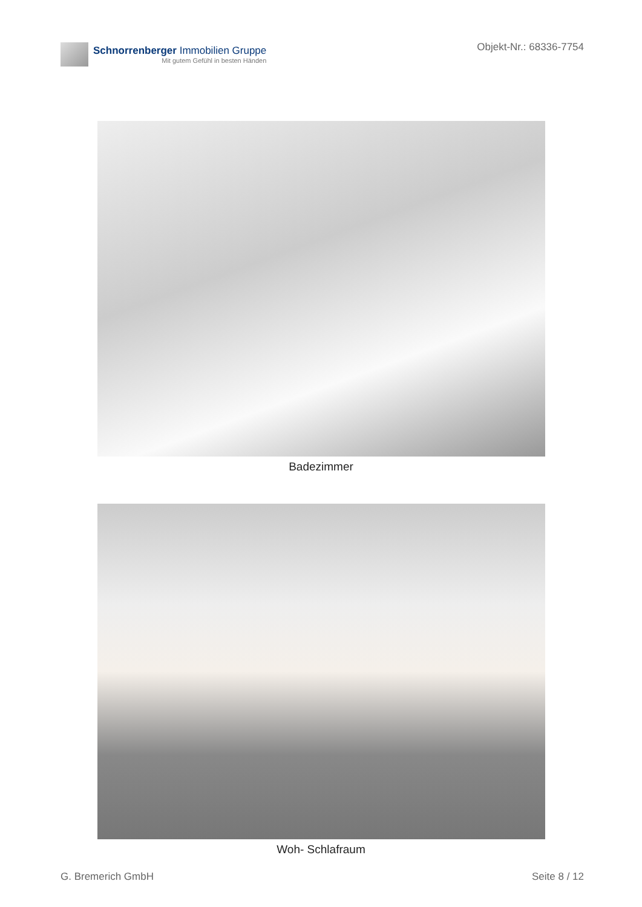Schnorrenberger Immobilien Gruppe
Mit gutem Gefühl in besten Händen
Objekt-Nr.: 68336-7754
Badezimmer
Woh- Schlafraum
G. Bremerich GmbH Seite 8 / 12